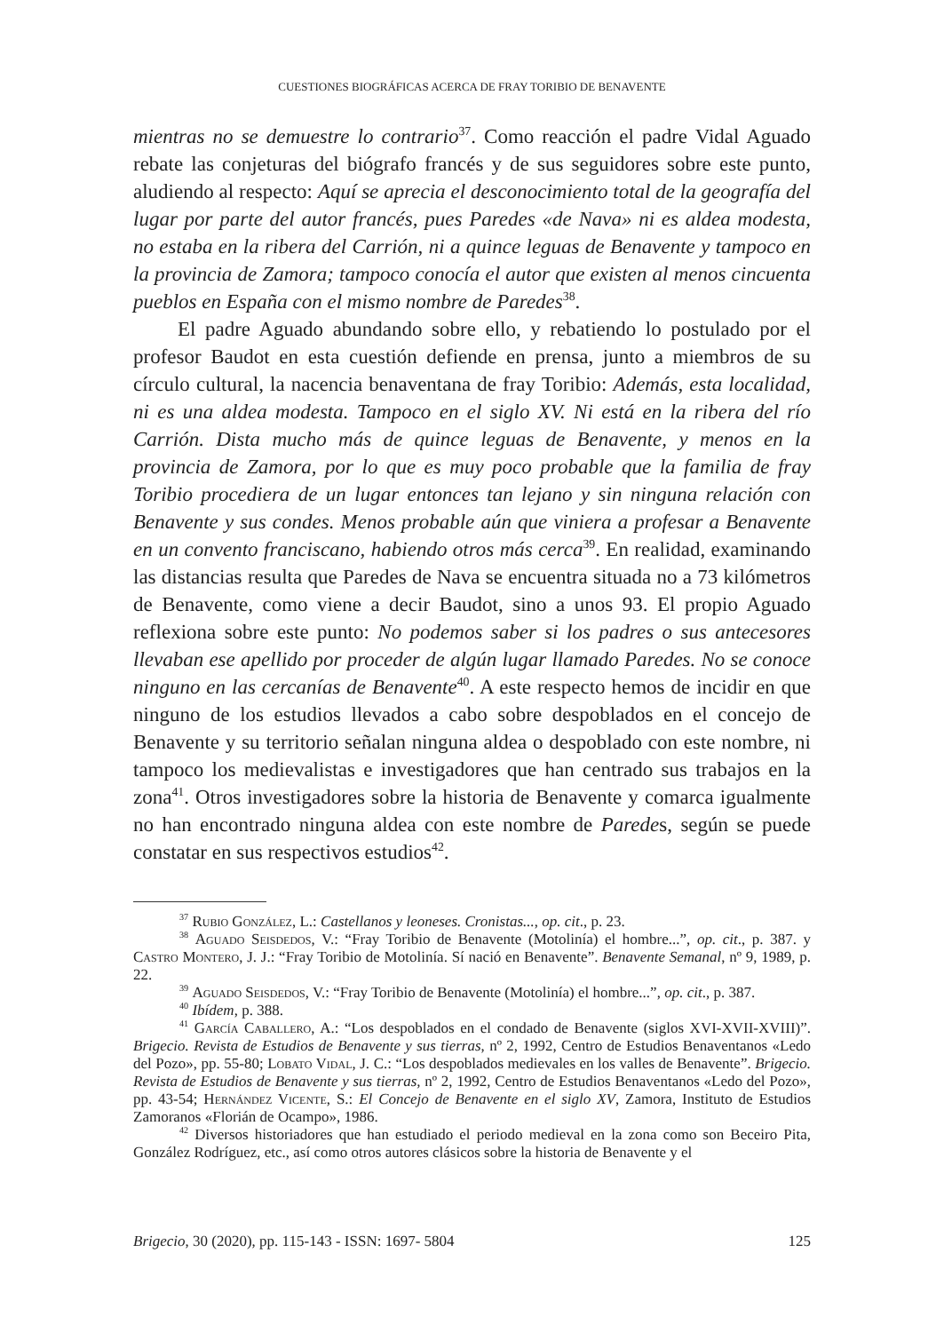CUESTIONES BIOGRÁFICAS ACERCA DE FRAY TORIBIO DE BENAVENTE
mientras no se demuestre lo contrario<sup>37</sup>. Como reacción el padre Vidal Aguado rebate las conjeturas del biógrafo francés y de sus seguidores sobre este punto, aludiendo al respecto: Aquí se aprecia el desconocimiento total de la geografía del lugar por parte del autor francés, pues Paredes «de Nava» ni es aldea modesta, no estaba en la ribera del Carrión, ni a quince leguas de Benavente y tampoco en la provincia de Zamora; tampoco conocía el autor que existen al menos cincuenta pueblos en España con el mismo nombre de Paredes<sup>38</sup>.
El padre Aguado abundando sobre ello, y rebatiendo lo postulado por el profesor Baudot en esta cuestión defiende en prensa, junto a miembros de su círculo cultural, la nacencia benaventana de fray Toribio: Además, esta localidad, ni es una aldea modesta. Tampoco en el siglo XV. Ni está en la ribera del río Carrión. Dista mucho más de quince leguas de Benavente, y menos en la provincia de Zamora, por lo que es muy poco probable que la familia de fray Toribio procediera de un lugar entonces tan lejano y sin ninguna relación con Benavente y sus condes. Menos probable aún que viniera a profesar a Benavente en un convento franciscano, habiendo otros más cerca<sup>39</sup>. En realidad, examinando las distancias resulta que Paredes de Nava se encuentra situada no a 73 kilómetros de Benavente, como viene a decir Baudot, sino a unos 93. El propio Aguado reflexiona sobre este punto: No podemos saber si los padres o sus antecesores llevaban ese apellido por proceder de algún lugar llamado Paredes. No se conoce ninguno en las cercanías de Benavente<sup>40</sup>. A este respecto hemos de incidir en que ninguno de los estudios llevados a cabo sobre despoblados en el concejo de Benavente y su territorio señalan ninguna aldea o despoblado con este nombre, ni tampoco los medievalistas e investigadores que han centrado sus trabajos en la zona<sup>41</sup>. Otros investigadores sobre la historia de Benavente y comarca igualmente no han encontrado ninguna aldea con este nombre de Paredes, según se puede constatar en sus respectivos estudios<sup>42</sup>.
<sup>37</sup> Rubio González, L.: Castellanos y leoneses. Cronistas..., op. cit., p. 23.
<sup>38</sup> Aguado Seisdedos, V.: “Fray Toribio de Benavente (Motolinía) el hombre...”, op. cit., p. 387. y Castro Montero, J. J.: “Fray Toribio de Motolinía. Sí nació en Benavente”. Benavente Semanal, nº 9, 1989, p. 22.
<sup>39</sup> Aguado Seisdedos, V.: “Fray Toribio de Benavente (Motolinía) el hombre...”, op. cit., p. 387.
<sup>40</sup> Ibídem, p. 388.
<sup>41</sup> García Caballero, A.: “Los despoblados en el condado de Benavente (siglos XVI-XVII-XVIII)”. Brigecio. Revista de Estudios de Benavente y sus tierras, nº 2, 1992, Centro de Estudios Benaventanos «Ledo del Pozo», pp. 55-80; Lobato Vidal, J. C.: “Los despoblados medievales en los valles de Benavente”. Brigecio. Revista de Estudios de Benavente y sus tierras, nº 2, 1992, Centro de Estudios Benaventanos «Ledo del Pozo», pp. 43-54; Hernández Vicente, S.: El Concejo de Benavente en el siglo XV, Zamora, Instituto de Estudios Zamoranos «Florián de Ocampo», 1986.
<sup>42</sup> Diversos historiadores que han estudiado el periodo medieval en la zona como son Beceiro Pita, González Rodríguez, etc., así como otros autores clásicos sobre la historia de Benavente y el
Brigecio, 30 (2020), pp. 115-143 - ISSN: 1697- 5804 125